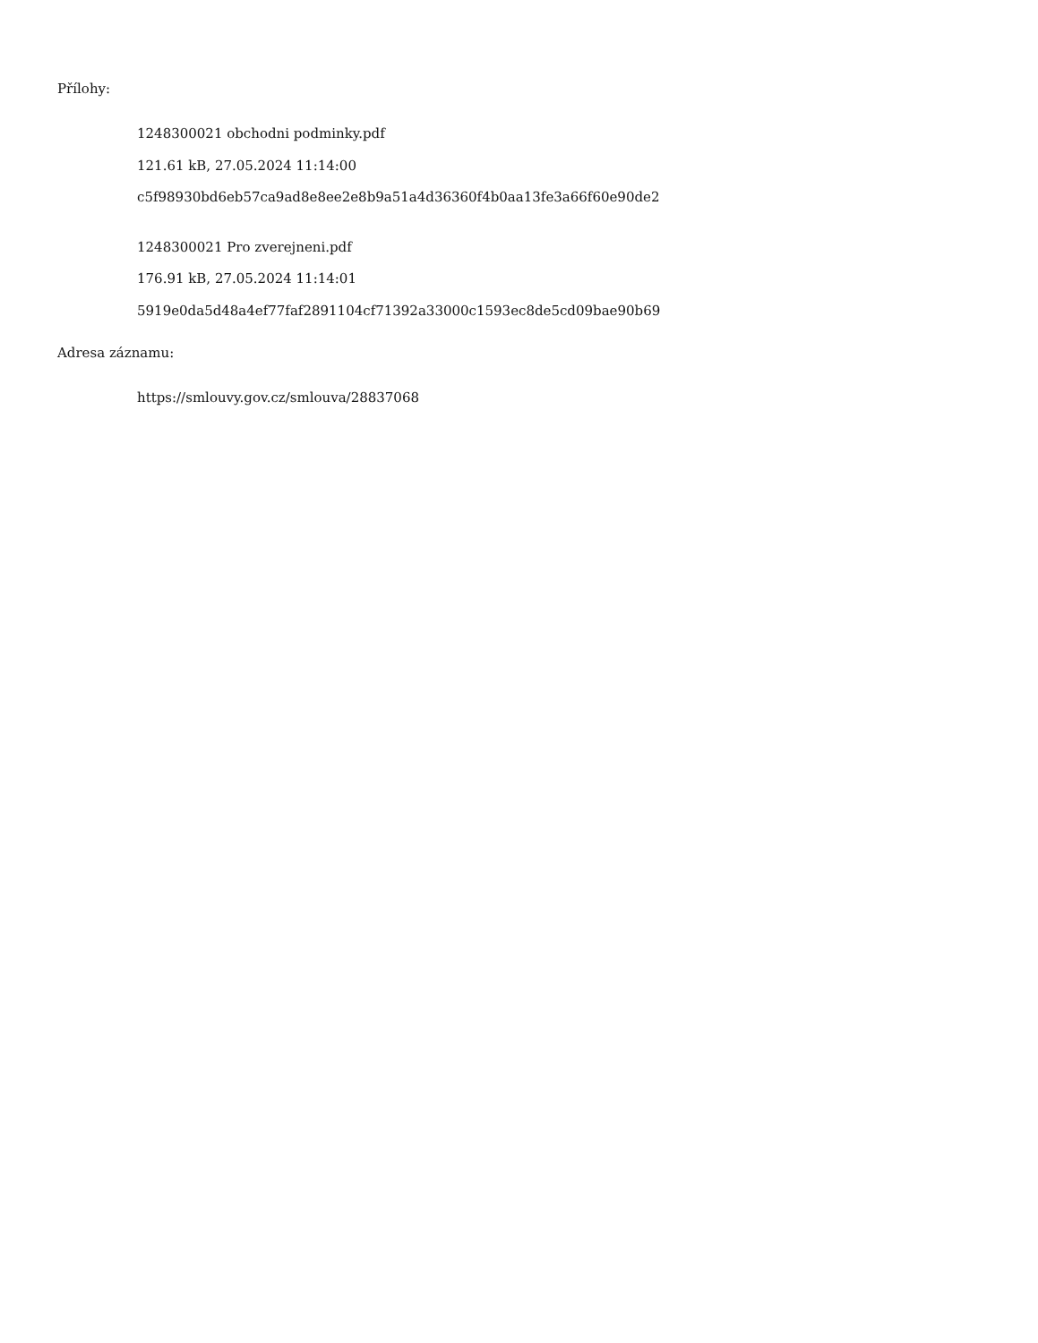Přílohy:
1248300021 obchodni podminky.pdf
121.61 kB, 27.05.2024 11:14:00
c5f98930bd6eb57ca9ad8e8ee2e8b9a51a4d36360f4b0aa13fe3a66f60e90de2
1248300021 Pro zverejneni.pdf
176.91 kB, 27.05.2024 11:14:01
5919e0da5d48a4ef77faf2891104cf71392a33000c1593ec8de5cd09bae90b69
Adresa záznamu:
https://smlouvy.gov.cz/smlouva/28837068